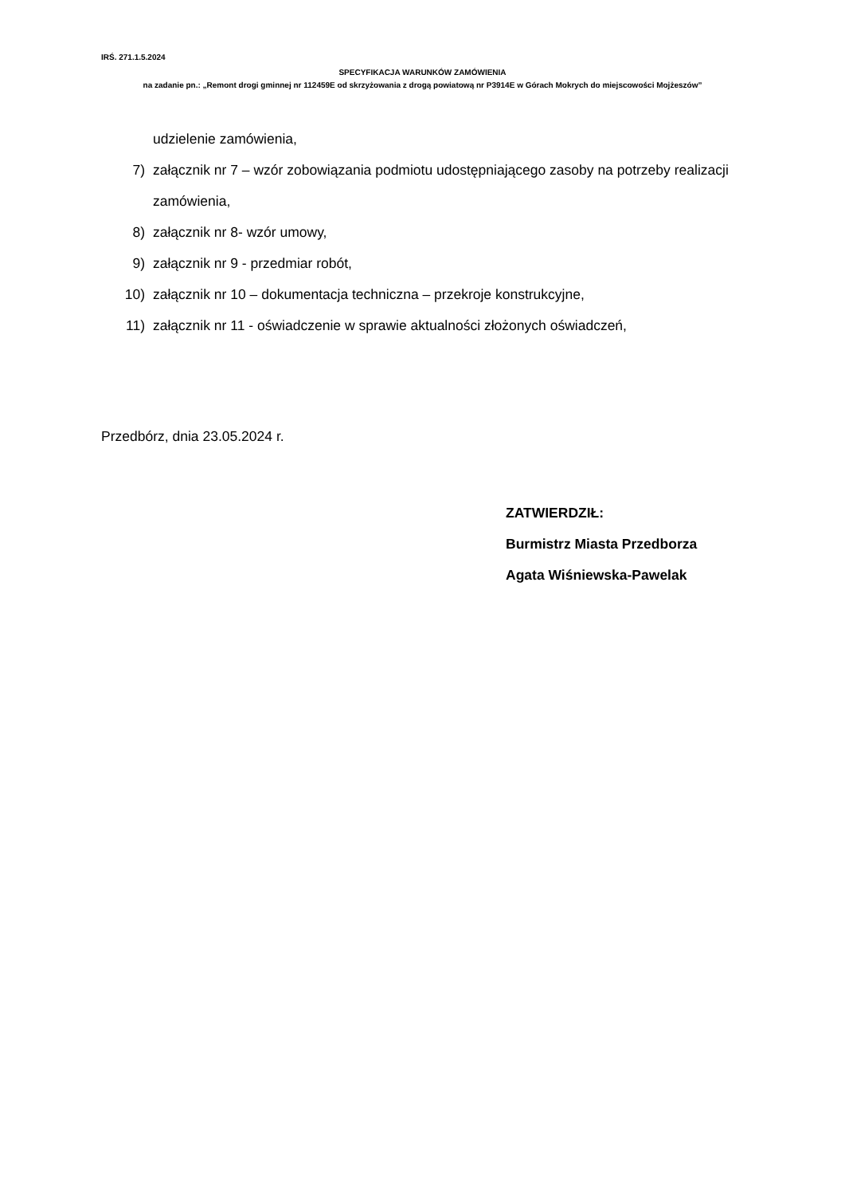IRŚ. 271.1.5.2024
SPECYFIKACJA WARUNKÓW ZAMÓWIENIA
na zadanie pn.: „Remont drogi gminnej nr 112459E od skrzyżowania z drogą powiatową nr P3914E w Górach Mokrych do miejscowości Mojżeszów”
udzielenie zamówienia,
7) załącznik nr 7 – wzór zobowiązania podmiotu udostępniającego zasoby na potrzeby realizacji zamówienia,
8) załącznik nr 8- wzór umowy,
9) załącznik nr 9 - przedmiar robót,
10) załącznik nr 10 – dokumentacja techniczna – przekroje konstrukcyjne,
11) załącznik nr 11 - oświadczenie w sprawie aktualności złożonych oświadczeń,
Przedbórz, dnia 23.05.2024 r.
ZATWIERDZIŁ:
Burmistrz Miasta Przedborza
Agata Wiśniewska-Pawelak